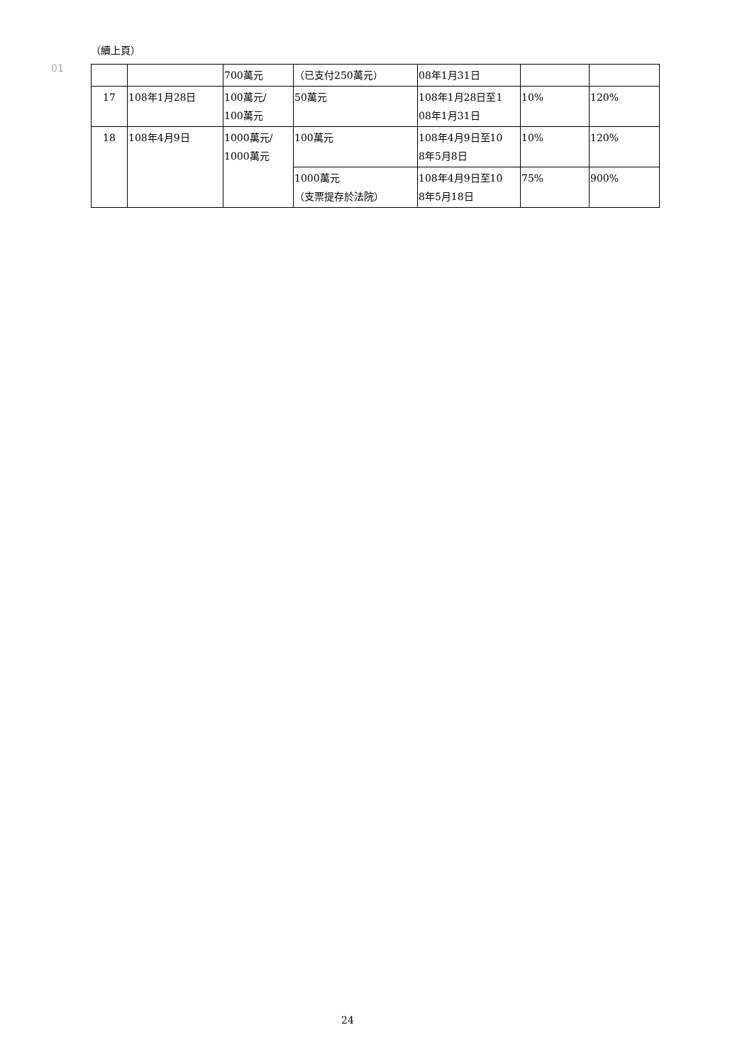（續上頁）
01
| | | 700萬元 | （已支付250萬元） | 08年1月31日 | | |
| 17 | 108年1月28日 | 100萬元/ 100萬元 | 50萬元 | 108年1月28日至1 08年1月31日 | 10% | 120% |
| 18 | 108年4月9日 | 1000萬元/ 1000萬元 | 100萬元 | 108年4月9日至10 8年5月8日 | 10% | 120% |
| | | | 1000萬元 （支票提存於法院） | 108年4月9日至10 8年5月18日 | 75% | 900% |
24